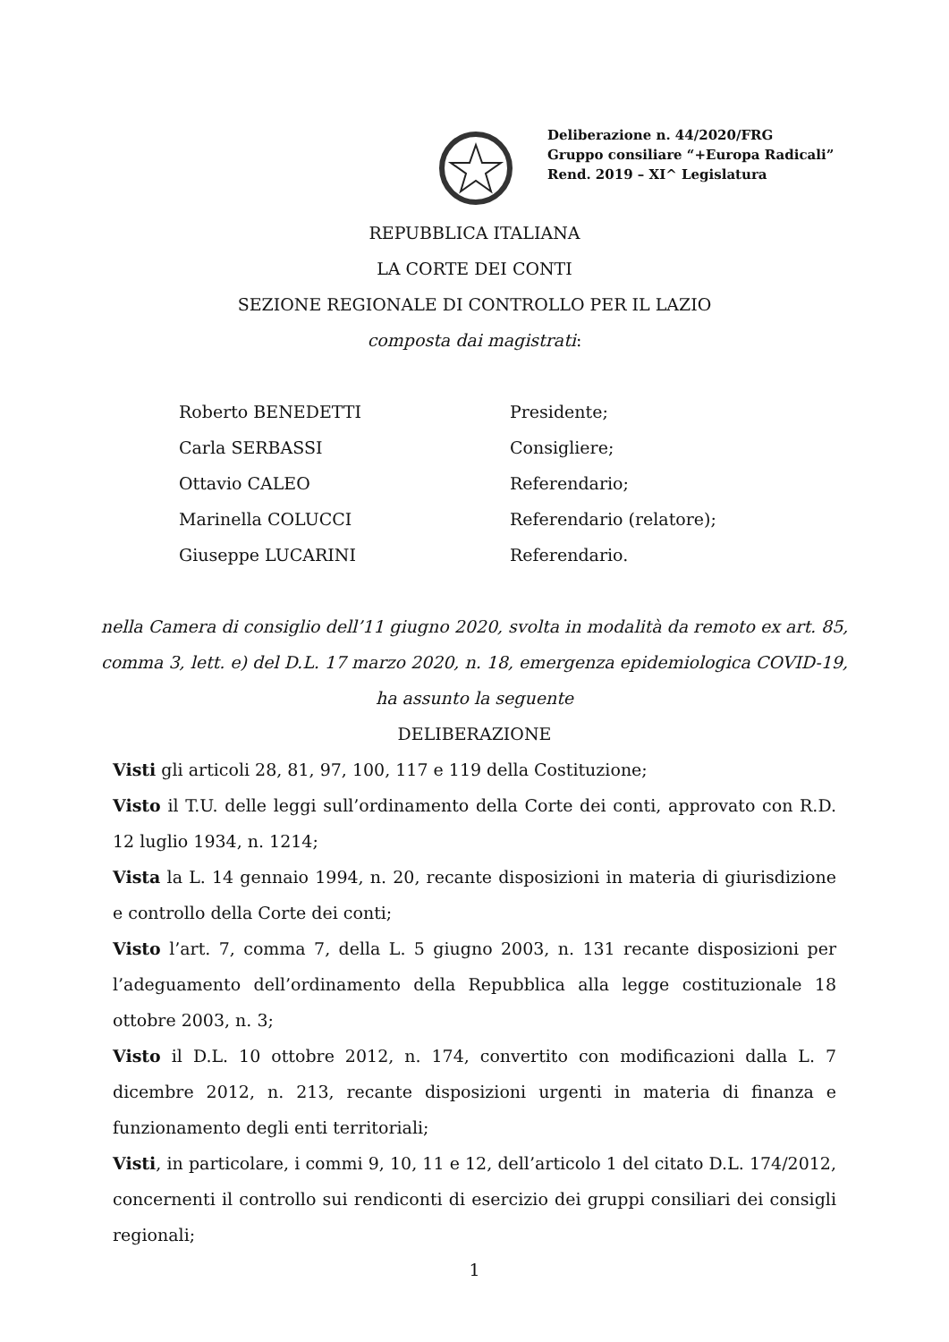Deliberazione n. 44/2020/FRG
Gruppo consiliare “+Europa Radicali”
Rend. 2019 – XI^ Legislatura
REPUBBLICA ITALIANA
LA CORTE DEI CONTI
SEZIONE REGIONALE DI CONTROLLO PER IL LAZIO
composta dai magistrati:
Roberto BENEDETTI Presidente;
Carla SERBASSI Consigliere;
Ottavio CALEO Referendario;
Marinella COLUCCI Referendario (relatore);
Giuseppe LUCARINI Referendario.
nella Camera di consiglio dell’11 giugno 2020, svolta in modalità da remoto ex art. 85,
comma 3, lett. e) del D.L. 17 marzo 2020, n. 18, emergenza epidemiologica COVID-19,
ha assunto la seguente
DELIBERAZIONE
Visti gli articoli 28, 81, 97, 100, 117 e 119 della Costituzione;
Visto il T.U. delle leggi sull’ordinamento della Corte dei conti, approvato con R.D. 12 luglio 1934, n. 1214;
Vista la L. 14 gennaio 1994, n. 20, recante disposizioni in materia di giurisdizione e controllo della Corte dei conti;
Visto l’art. 7, comma 7, della L. 5 giugno 2003, n. 131 recante disposizioni per l’adeguamento dell’ordinamento della Repubblica alla legge costituzionale 18 ottobre 2003, n. 3;
Visto il D.L. 10 ottobre 2012, n. 174, convertito con modificazioni dalla L. 7 dicembre 2012, n. 213, recante disposizioni urgenti in materia di finanza e funzionamento degli enti territoriali;
Visti, in particolare, i commi 9, 10, 11 e 12, dell’articolo 1 del citato D.L. 174/2012, concernenti il controllo sui rendiconti di esercizio dei gruppi consiliari dei consigli regionali;
1